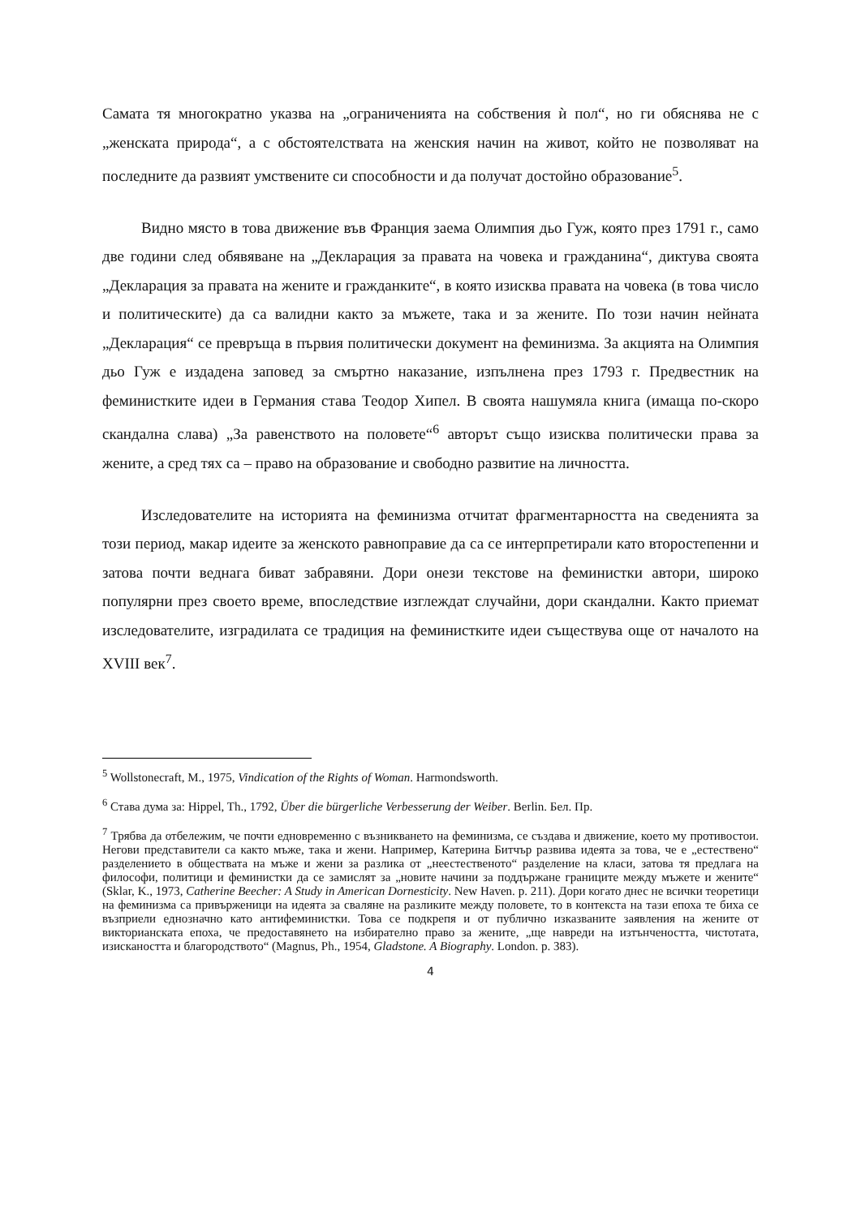Самата тя многократно указва на „ограниченията на собствения ѝ пол“, но ги обяснява не с „женската природа“, а с обстоятелствата на женския начин на живот, който не позволяват на последните да развият умствените си способности и да получат достойно образование<sup>5</sup>.
Видно място в това движение във Франция заема Олимпия дьо Гуж, която през 1791 г., само две години след обявяване на „Декларация за правата на човека и гражданина“, диктува своята „Декларация за правата на жените и гражданките“, в която изисква правата на човека (в това число и политическите) да са валидни както за мъжете, така и за жените. По този начин нейната „Декларация“ се превръща в първия политически документ на феминизма. За акцията на Олимпия дьо Гуж е издадена заповед за смъртно наказание, изпълнена през 1793 г. Предвестник на феминистките идеи в Германия става Теодор Хипел. В своята нашумяла книга (имаща по-скоро скандална слава) „За равенството на половете“<sup>6</sup> авторът също изисква политически права за жените, а сред тях са – право на образование и свободно развитие на личността.
Изследователите на историята на феминизма отчитат фрагментарността на сведенията за този период, макар идеите за женското равноправие да са се интерпретирали като второстепенни и затова почти веднага биват забравяни. Дори онези текстове на феминистки автори, широко популярни през своето време, впоследствие изглеждат случайни, дори скандални. Както приемат изследователите, изградилата се традиция на феминистките идеи съществува още от началото на XVIII век<sup>7</sup>.
<sup>5</sup> Wollstonecraft, M., 1975, Vindication of the Rights of Woman. Harmondsworth.
<sup>6</sup> Става дума за: Hippel, Th., 1792, Über die bürgerliche Verbesserung der Weiber. Berlin. Бел. Пр.
<sup>7</sup> Трябва да отбележим, че почти едновременно с възникването на феминизма, се създава и движение, което му противостои. Негови представители са както мъже, така и жени. Например, Катерина Битчър развива идеята за това, че е „естествено“ разделението в обществата на мъже и жени за разлика от „неестественото“ разделение на класи, затова тя предлага на философи, политици и феминистки да се замислят за „новите начини за поддържане границите между мъжете и жените“ (Sklar, K., 1973, Catherine Beecher: A Study in American Dornesticity. New Haven. p. 211). Дори когато днес не всички теоретици на феминизма са привърженици на идеята за сваляне на разликите между половете, то в контекста на тази епоха те биха се възприели еднозначно като антифеминистки. Това се подкрепя и от публично изказваните заявления на жените от викторианската епоха, че предоставянето на избирателно право за жените, „ще навреди на изтънчеността, чистотата, изискаността и благородството“ (Magnus, Ph., 1954, Gladstone. A Biography. London. p. 383).
4